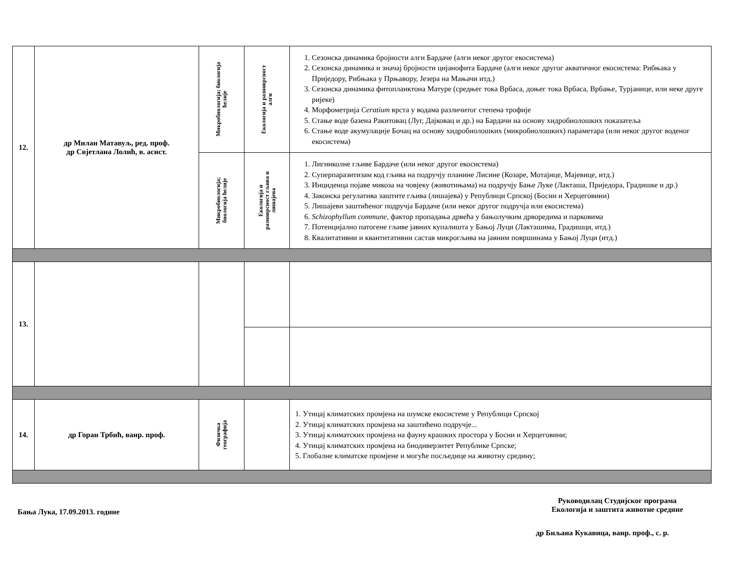| 12. | др Милан Матавуљ, ред. проф. др Свјетлана Лолић, в. асист. | Микробиологија; биологија ћелије | Екологија и разноврсност алги | 1. Сезонска динамика бројности алги Бардаче (алги неког другог екосистема) 2. Сезонска динамика и значај бројности цијанофита Бардаче (алги неког другог акватичног екосистема: Рибњака у Приједору, Рибњака у Прњавору, Језера на Мањачи итд.) 3. Сезонска динамика фитопланктона Матуре (средњег тока Врбаса, доњег тока Врбаса, Врбање, Турјанице, или неке друге ријеке) 4. Морфометрија Ceratium врста у водама различитог степена трофије 5. Стање воде базена Ракитовац (Луг, Дајковац и др.) на Бардачи на основу хидробиолошких показатеља 6. Стање воде акумулације Бочац на основу хидробиолошких (микробиолошких) параметара (или неког другог воденог екосистема) |
| | | Микробиологија; биологија ћелије | Екологија и разноврсност гљива и лишајева | 1. Лигниколне гљиве Бардаче (или неког другог екосистема) 2. Суперпаразитизам код гљива на подручју планине Лисине (Козаре, Мотајице, Мајевице, итд.) 3. Инциденца појаве микоза на човјеку (животињама) на подручју Бање Луке (Лакташа, Приједора, Градишке и др.) 4. Законска регулатива заштите гљива (лишајева) у Републици Српској (Босни и Херцеговини) 5. Лишајеви заштићеног подручја Бардаче (или неког другог подручја или екосистема) 6. Schizophyllum commune , фактор пропадања дрвећа у бањолучким дрворедима и парковима 7. Потенцијално патогене гљиве јавних купалишта у Бањој Луци (Лакташима, Градишци, итд.) 8. Квалитативни и квантитативни састав микрогљива на јавним површинама у Бањој Луци (итд.) |
| 13. | | | | |
| 14. | др Горан Трбић, ванр. проф. | Физичка географија | | 1. Утицај климатских промјена на шумске екосистеме у Републици Српској 2. Утицај климатских промјена на заштићено подручје... 3. Утицај климатских промјена на фауну крашких простора у Босни и Херцеговини; 4. Утицај климатских промјена на биодиверзитет Републике Српске; 5. Глобалне климатске промјене и могуће посљедице на животну средину; |
Бања Лука, 17.09.2013. године
Руководилац Студијског програма
Екологија и заштита животне средине
др Биљана Кукавица, ванр. проф., с. р.